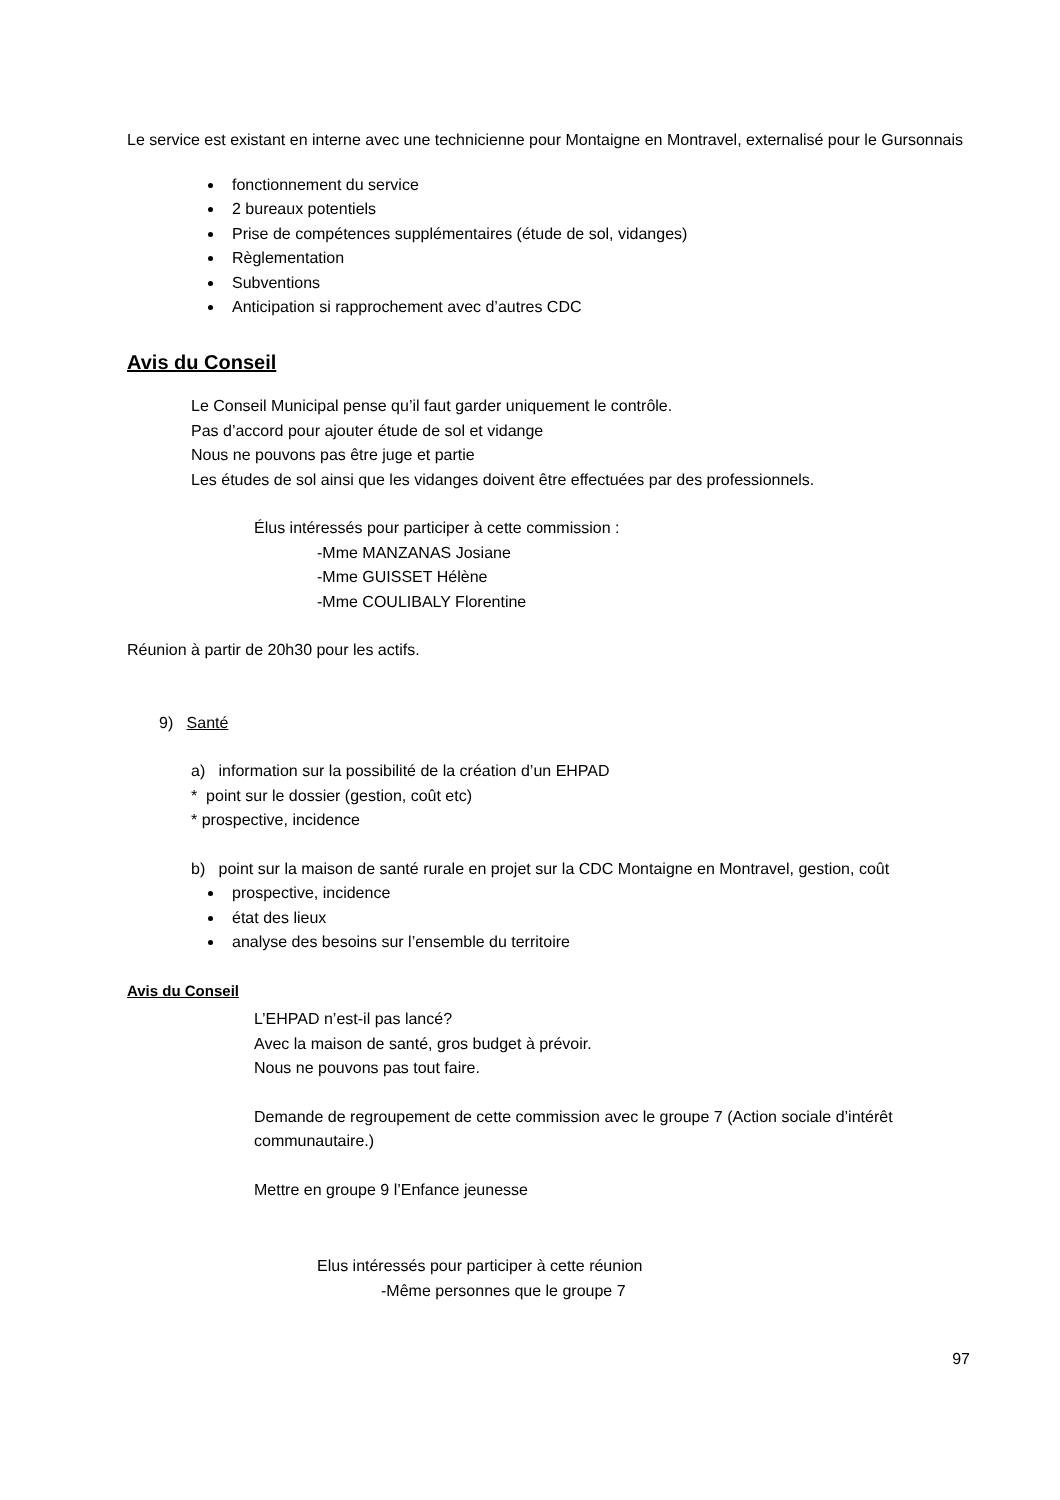Le service est existant en interne avec une technicienne pour Montaigne en Montravel, externalisé pour le Gursonnais
fonctionnement du service
2 bureaux potentiels
Prise de compétences supplémentaires (étude de sol, vidanges)
Règlementation
Subventions
Anticipation si rapprochement avec d’autres CDC
Avis du Conseil
Le Conseil Municipal pense qu’il faut garder uniquement le contrôle.
Pas d’accord pour ajouter étude de sol et vidange
Nous ne pouvons pas être juge et partie
Les études de sol ainsi que les vidanges doivent être effectuées par des professionnels.
Élus intéressés pour participer à cette commission :
-Mme MANZANAS Josiane
-Mme GUISSET Hélène
-Mme COULIBALY Florentine
Réunion à partir de 20h30 pour les actifs.
9) Santé
a) information sur la possibilité de la création d’un EHPAD
* point sur le dossier (gestion, coût etc)
* prospective, incidence
b) point sur la maison de santé rurale en projet sur la CDC Montaigne en Montravel, gestion, coût
prospective, incidence
état des lieux
analyse des besoins sur l’ensemble du territoire
Avis du Conseil
L’EHPAD n’est-il pas lancé?
Avec la maison de santé, gros budget à prévoir.
Nous ne pouvons pas tout faire.
Demande de regroupement de cette commission avec le groupe 7 (Action sociale d’intérêt communautaire.)
Mettre en groupe 9 l’Enfance jeunesse
Elus intéressés pour participer à cette réunion
-Même personnes que le groupe 7
97